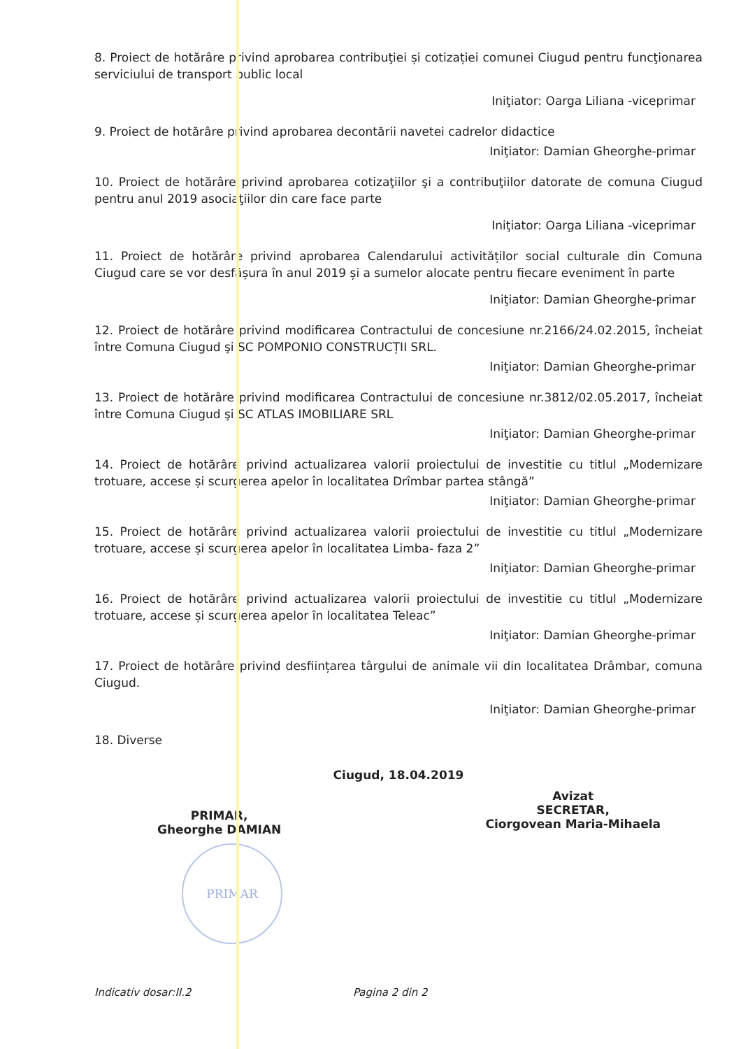8. Proiect de hotărâre privind aprobarea contribuţiei și cotizației comunei Ciugud pentru funcţionarea serviciului de transport public local
Iniţiator: Oarga Liliana -viceprimar
9. Proiect de hotărâre privind aprobarea decontării navetei cadrelor didactice
Iniţiator: Damian Gheorghe-primar
10. Proiect de hotărâre privind aprobarea cotizaţiilor şi a contribuţiilor datorate de comuna Ciugud pentru anul 2019 asociaţiilor din care face parte
Iniţiator: Oarga Liliana -viceprimar
11. Proiect de hotărâre privind aprobarea Calendarului activităților social culturale din Comuna Ciugud care se vor desfășura în anul 2019 și a sumelor alocate pentru fiecare eveniment în parte
Iniţiator: Damian Gheorghe-primar
12. Proiect de hotărâre privind modificarea Contractului de concesiune nr.2166/24.02.2015, încheiat între Comuna Ciugud şi SC POMPONIO CONSTRUCȚII SRL.
Iniţiator: Damian Gheorghe-primar
13. Proiect de hotărâre privind modificarea Contractului de concesiune nr.3812/02.05.2017, încheiat între Comuna Ciugud şi SC ATLAS IMOBILIARE SRL
Iniţiator: Damian Gheorghe-primar
14. Proiect de hotărâre privind actualizarea valorii proiectului de investitie cu titlul „Modernizare trotuare, accese și scurgerea apelor în localitatea Drîmbar partea stângă”
Iniţiator: Damian Gheorghe-primar
15. Proiect de hotărâre privind actualizarea valorii proiectului de investitie cu titlul „Modernizare trotuare, accese și scurgerea apelor în localitatea Limba- faza 2”
Iniţiator: Damian Gheorghe-primar
16. Proiect de hotărâre privind actualizarea valorii proiectului de investitie cu titlul „Modernizare trotuare, accese și scurgerea apelor în localitatea Teleac”
Iniţiator: Damian Gheorghe-primar
17. Proiect de hotărâre privind desființarea târgului de animale vii din localitatea Drâmbar, comuna Ciugud.
Iniţiator: Damian Gheorghe-primar
18. Diverse
Ciugud, 18.04.2019
PRIMAR,
Gheorghe DAMIAN
Avizat
SECRETAR,
Ciorgovean Maria-Mihaela
PRIMAR
Indicativ dosar:II.2 Pagina 2 din 2